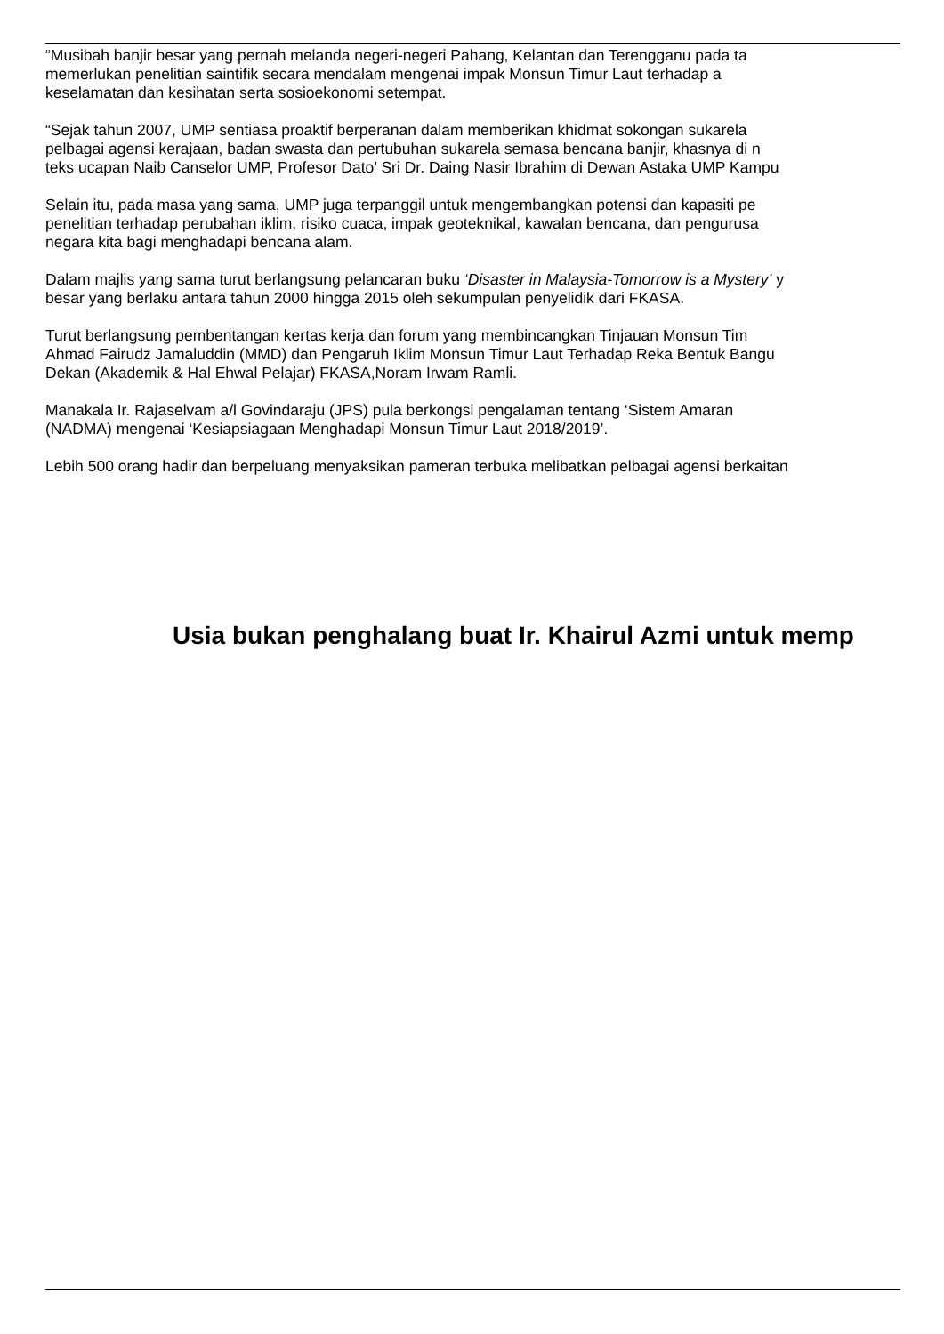“Musibah banjir besar yang pernah melanda negeri-negeri Pahang, Kelantan dan Terengganu pada ta
memerlukan penelitian saintifik secara mendalam mengenai impak Monsun Timur Laut terhadap a
keselamatan dan kesihatan serta sosioekonomi setempat.
“Sejak tahun 2007, UMP sentiasa proaktif berperanan dalam memberikan khidmat sokongan sukarela
pelbagai agensi kerajaan, badan swasta dan pertubuhan sukarela semasa bencana banjir, khasnya di n
teks ucapan Naib Canselor UMP, Profesor Dato’ Sri Dr. Daing Nasir Ibrahim di Dewan Astaka UMP Kampu
Selain itu, pada masa yang sama, UMP juga terpanggil untuk mengembangkan potensi dan kapasiti pe
penelitian terhadap perubahan iklim, risiko cuaca, impak geoteknikal, kawalan bencana, dan pengurusa
negara kita bagi menghadapi bencana alam.
Dalam majlis yang sama turut berlangsung pelancaran buku ‘Disaster in Malaysia-Tomorrow is a Mystery’ y
besar yang berlaku antara tahun 2000 hingga 2015 oleh sekumpulan penyelidik dari FKASA.
Turut berlangsung pembentangan kertas kerja dan forum yang membincangkan Tinjauan Monsun Tim
Ahmad Fairudz Jamaluddin (MMD) dan Pengaruh Iklim Monsun Timur Laut Terhadap Reka Bentuk Bangu
Dekan (Akademik & Hal Ehwal Pelajar) FKASA,Noram Irwam Ramli.
Manakala Ir. Rajaselvam a/l Govindaraju (JPS) pula berkongsi pengalaman tentang ‘Sistem Amaran
(NADMA) mengenai ‘Kesiapsiagaan Menghadapi Monsun Timur Laut 2018/2019’.
Lebih 500 orang hadir dan berpeluang menyaksikan pameran terbuka melibatkan pelbagai agensi berkaitan
Usia bukan penghalang buat Ir. Khairul Azmi untuk memp